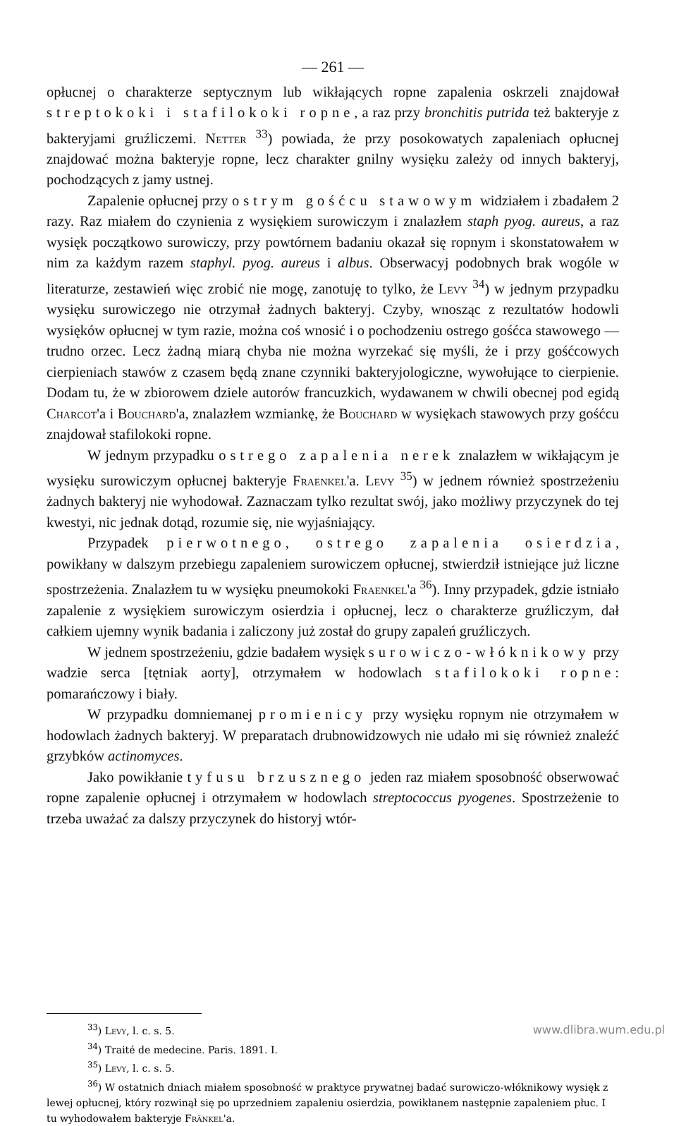— 261 —
opłucnej o charakterze septycznym lub wikłających ropne zapalenia oskrzeli znajdował streptokoki i stafilokoki ropne, a raz przy bronchitis putrida też bakteryje z bakteryjami gruźliczemi. Netter <sup>33</sup>) powiada, że przy posokowatych zapaleniach opłucnej znajdować można bakteryje ropne, lecz charakter gnilny wysięku zależy od innych bakteryj, pochodzących z jamy ustnej.
Zapalenie opłucnej przy ostrym gośćcu stawowym widziałem i zbadałem 2 razy. Raz miałem do czynienia z wysiękiem surowiczym i znalazłem staph pyog. aureus, a raz wysięk początkowo surowiczy, przy powtórnem badaniu okazał się ropnym i skonstatowałem w nim za każdym razem staphyl. pyog. aureus i albus. Obserwacyj podobnych brak wogóle w literaturze, zestawień więc zrobić nie mogę, zanotuję to tylko, że Levy <sup>34</sup>) w jednym przypadku wysięku surowiczego nie otrzymał żadnych bakteryj. Czyby, wnosząc z rezultatów hodowli wysięków opłucnej w tym razie, można coś wnosić i o pochodzeniu ostrego gośćca stawowego — trudno orzec. Lecz żadną miarą chyba nie można wyrzekać się myśli, że i przy gośćcowych cierpieniach stawów z czasem będą znane czynniki bakteryjologiczne, wywołujące to cierpienie. Dodam tu, że w zbiorowem dziele autorów francuzkich, wydawanem w chwili obecnej pod egidą Charcot'a i Bouchard'a, znalazłem wzmiankę, że Bouchard w wysiękach stawowych przy gośćcu znajdował stafilokoki ropne.
W jednym przypadku ostrego zapalenia nerek znalazłem w wikłającym je wysięku surowiczym opłucnej bakteryje Fraenkel'a. Levy <sup>35</sup>) w jednem również spostrzeżeniu żadnych bakteryj nie wyhodował. Zaznaczam tylko rezultat swój, jako możliwy przyczynek do tej kwestyi, nic jednak dotąd, rozumie się, nie wyjaśniający.
Przypadek pierwotnego, ostrego zapalenia osierdzia, powikłany w dalszym przebiegu zapaleniem surowiczem opłucnej, stwierdził istniejące już liczne spostrzeżenia. Znalazłem tu w wysięku pneumokoki Fraenkel'a <sup>36</sup>). Inny przypadek, gdzie istniało zapalenie z wysiękiem surowiczym osierdzia i opłucnej, lecz o charakterze gruźliczym, dał całkiem ujemny wynik badania i zaliczony już został do grupy zapaleń gruźliczych.
W jednem spostrzeżeniu, gdzie badałem wysięk surowiczo-włóknikowy przy wadzie serca [tętniak aorty], otrzymałem w hodowlach stafilokoki ropne: pomarańczowy i biały.
W przypadku domniemanej promienicy przy wysięku ropnym nie otrzymałem w hodowlach żadnych bakteryj. W preparatach drubnowidzowych nie udało mi się również znaleźć grzybków actinomyces.
Jako powikłanie tyfusu brzusznego jeden raz miałem sposobność obserwować ropne zapalenie opłucnej i otrzymałem w hodowlach streptococcus pyogenes. Spostrzeżenie to trzeba uważać za dalszy przyczynek do historyj wtór-
<sup>33</sup>) Levy, l. c. s. 5.
<sup>34</sup>) Traité de medecine. Paris. 1891. I.
<sup>35</sup>) Levy, l. c. s. 5.
<sup>36</sup>) W ostatnich dniach miałem sposobność w praktyce prywatnej badać surowiczo-włóknikowy wysięk z lewej opłucnej, który rozwinął się po uprzedniem zapaleniu osierdzia, powikłanem następnie zapaleniem płuc. I tu wyhodowałem bakteryje Fränkel'a.
www.dlibra.wum.edu.pl